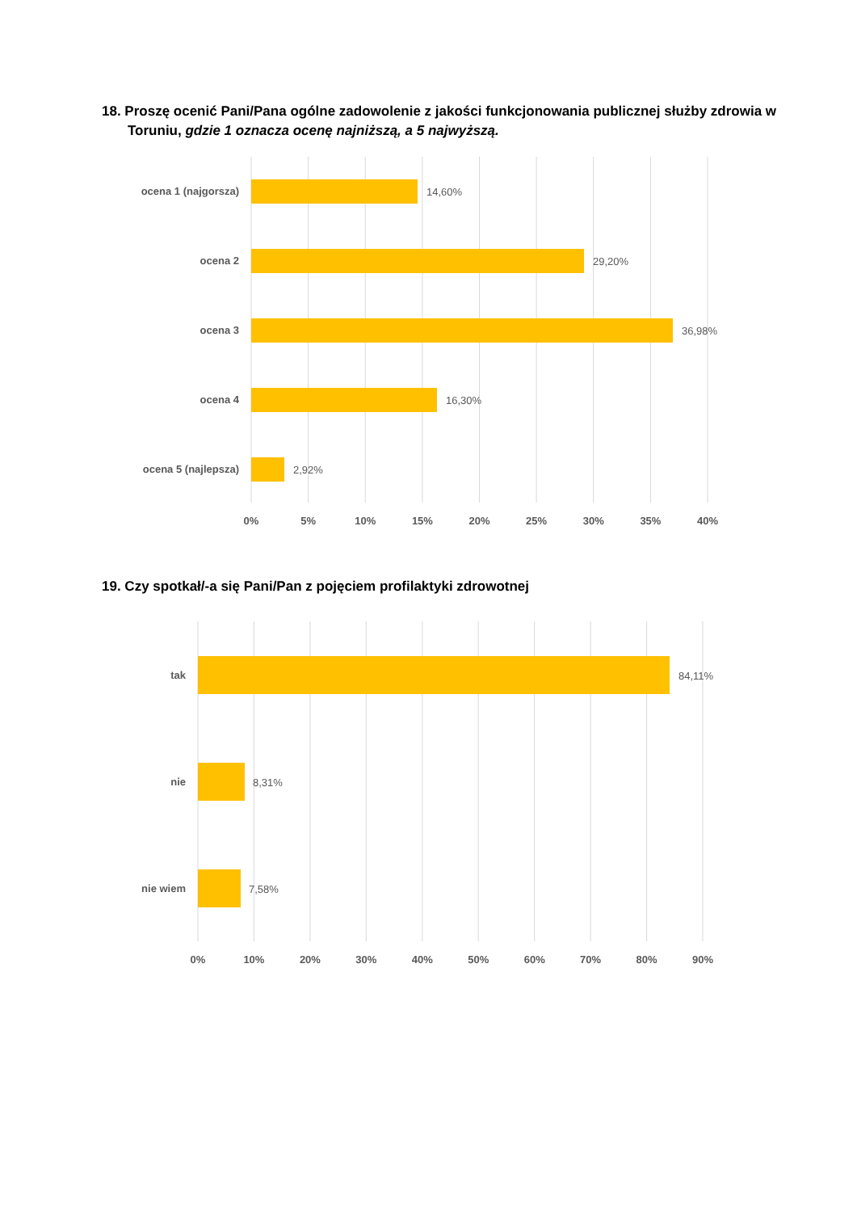18. Proszę ocenić Pani/Pana ogólne zadowolenie z jakości funkcjonowania publicznej służby zdrowia w Toruniu, gdzie 1 oznacza ocenę najniższą, a 5 najwyższą.
ocena 1 (najgorsza)
14,60%
ocena 2
29,20%
ocena 3
36,98%
ocena 4
16,30%
ocena 5 (najlepsza)
2,92%
0%
5%
10%
15%
20%
25%
30%
35%
40%
19. Czy spotkał/-a się Pani/Pan z pojęciem profilaktyki zdrowotnej
tak
84,11%
nie
8,31%
nie wiem
7,58%
0%
10%
20%
30%
40%
50%
60%
70%
80%
90%